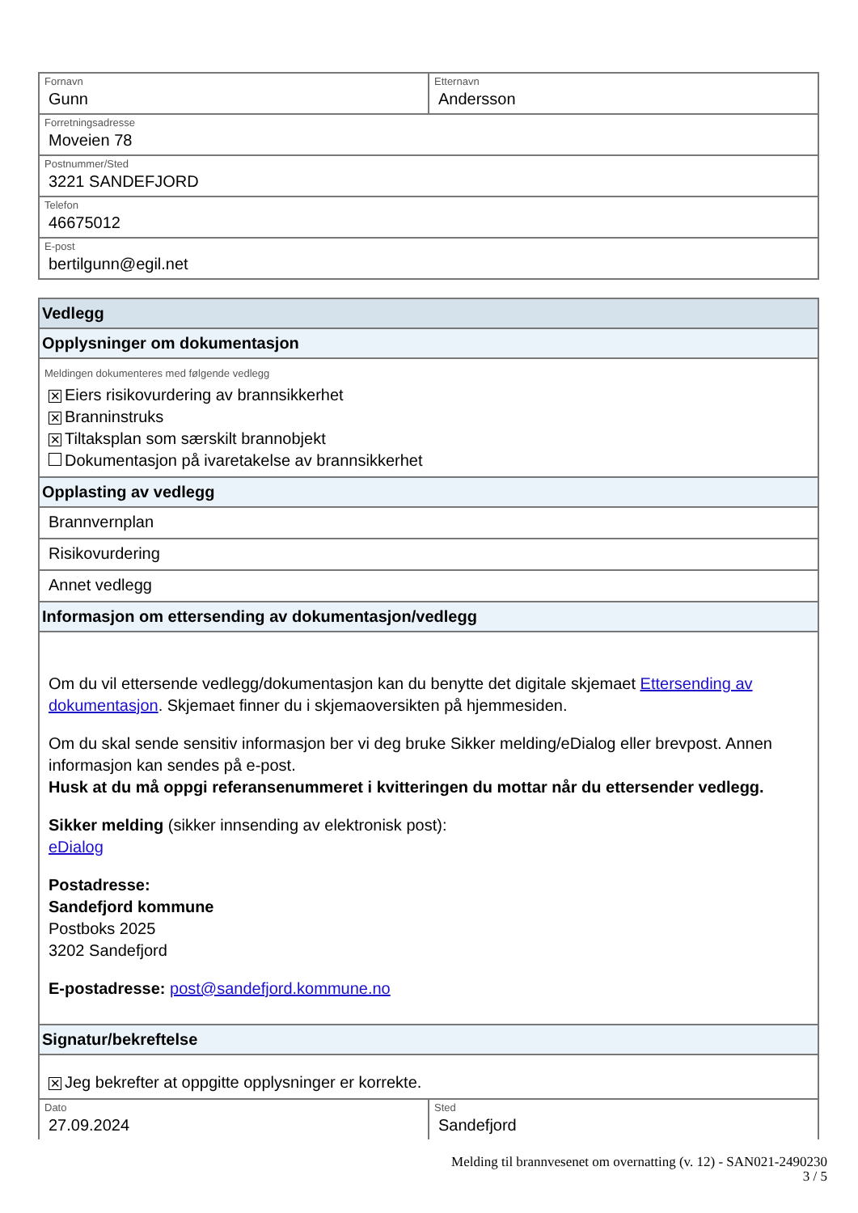Fornavn
Gunn
Etternavn
Andersson
Forretningsadresse
Moveien 78
Postnummer/Sted
3221 SANDEFJORD
Telefon
46675012
E-post
bertilgunn@egil.net
Vedlegg
Opplysninger om dokumentasjon
Meldingen dokumenteres med følgende vedlegg
✕ Eiers risikovurdering av brannsikkerhet
✕ Branninstruks
✕ Tiltaksplan som særskilt brannobjekt
Dokumentasjon på ivaretakelse av brannsikkerhet
Opplasting av vedlegg
Brannvernplan
Risikovurdering
Annet vedlegg
Informasjon om ettersending av dokumentasjon/vedlegg
Om du vil ettersende vedlegg/dokumentasjon kan du benytte det digitale skjemaet Ettersending av dokumentasjon. Skjemaet finner du i skjemaoversikten på hjemmesiden.
Om du skal sende sensitiv informasjon ber vi deg bruke Sikker melding/eDialog eller brevpost. Annen informasjon kan sendes på e-post.
Husk at du må oppgi referansenummeret i kvitteringen du mottar når du ettersender vedlegg.
Sikker melding (sikker innsending av elektronisk post):
eDialog
Postadresse:
Sandefjord kommune
Postboks 2025
3202 Sandefjord
E-postadresse: post@sandefjord.kommune.no
Signatur/bekreftelse
✕ Jeg bekrefter at oppgitte opplysninger er korrekte.
Dato
27.09.2024
Sted
Sandefjord
Melding til brannvesenet om overnatting (v. 12) - SAN021-2490230
3 / 5